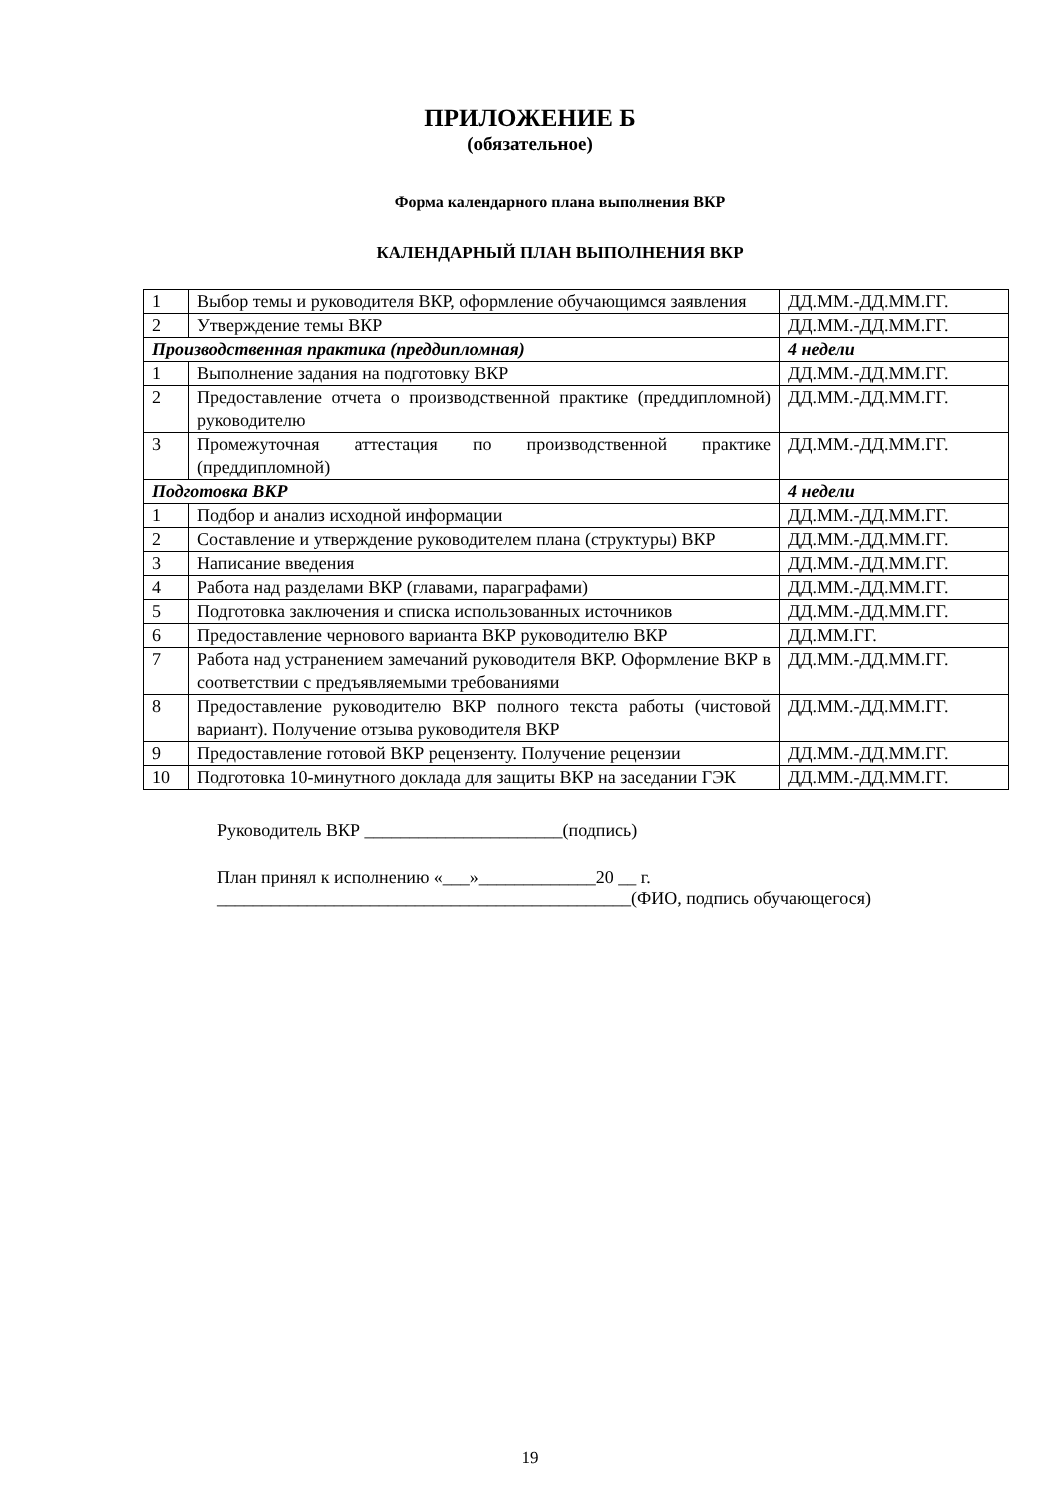ПРИЛОЖЕНИЕ Б
(обязательное)
Форма календарного плана выполнения ВКР
КАЛЕНДАРНЫЙ ПЛАН ВЫПОЛНЕНИЯ ВКР
| 1 | Выбор темы и руководителя ВКР, оформление обучающимся заявления | ДД.ММ.-ДД.ММ.ГГ. |
| 2 | Утверждение темы ВКР | ДД.ММ.-ДД.ММ.ГГ. |
| Производственная практика (преддипломная) | | 4 недели |
| 1 | Выполнение задания на подготовку ВКР | ДД.ММ.-ДД.ММ.ГГ. |
| 2 | Предоставление отчета о производственной практике (преддипломной) руководителю | ДД.ММ.-ДД.ММ.ГГ. |
| 3 | Промежуточная аттестация по производственной практике (преддипломной) | ДД.ММ.-ДД.ММ.ГГ. |
| Подготовка ВКР | | 4 недели |
| 1 | Подбор и анализ исходной информации | ДД.ММ.-ДД.ММ.ГГ. |
| 2 | Составление и утверждение руководителем плана (структуры) ВКР | ДД.ММ.-ДД.ММ.ГГ. |
| 3 | Написание введения | ДД.ММ.-ДД.ММ.ГГ. |
| 4 | Работа над разделами ВКР (главами, параграфами) | ДД.ММ.-ДД.ММ.ГГ. |
| 5 | Подготовка заключения и списка использованных источников | ДД.ММ.-ДД.ММ.ГГ. |
| 6 | Предоставление чернового варианта ВКР руководителю ВКР | ДД.ММ.ГГ. |
| 7 | Работа над устранением замечаний руководителя ВКР. Оформление ВКР в соответствии с предъявляемыми требованиями | ДД.ММ.-ДД.ММ.ГГ. |
| 8 | Предоставление руководителю ВКР полного текста работы (чистовой вариант). Получение отзыва руководителя ВКР | ДД.ММ.-ДД.ММ.ГГ. |
| 9 | Предоставление готовой ВКР рецензенту. Получение рецензии | ДД.ММ.-ДД.ММ.ГГ. |
| 10 | Подготовка 10-минутного доклада для защиты ВКР на заседании ГЭК | ДД.ММ.-ДД.ММ.ГГ. |
Руководитель ВКР ______________________(подпись)
План принял к исполнению «___»_____________20 __ г.
______________________________________________(ФИО, подпись обучающегося)
19